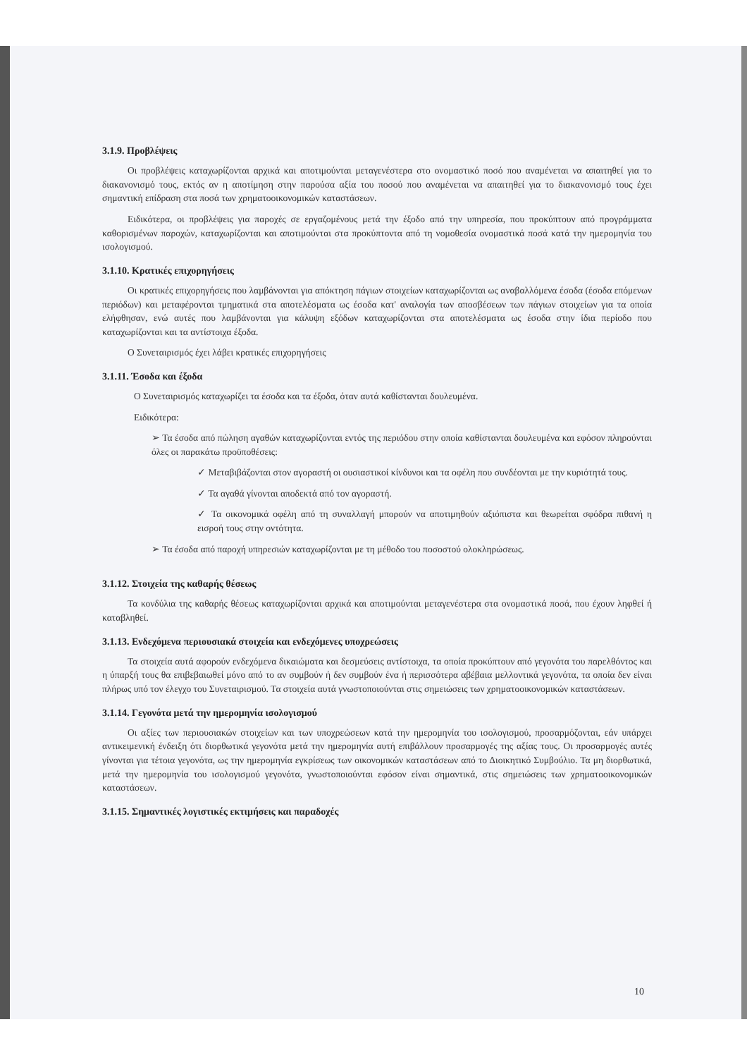3.1.9. Προβλέψεις
Οι προβλέψεις καταχωρίζονται αρχικά και αποτιμούνται μεταγενέστερα στο ονομαστικό ποσό που αναμένεται να απαιτηθεί για το διακανονισμό τους, εκτός αν η αποτίμηση στην παρούσα αξία του ποσού που αναμένεται να απαιτηθεί για το διακανονισμό τους έχει σημαντική επίδραση στα ποσά των χρηματοοικονομικών καταστάσεων.
Ειδικότερα, οι προβλέψεις για παροχές σε εργαζομένους μετά την έξοδο από την υπηρεσία, που προκύπτουν από προγράμματα καθορισμένων παροχών, καταχωρίζονται και αποτιμούνται στα προκύπτοντα από τη νομοθεσία ονομαστικά ποσά κατά την ημερομηνία του ισολογισμού.
3.1.10. Κρατικές επιχορηγήσεις
Οι κρατικές επιχορηγήσεις που λαμβάνονται για απόκτηση πάγιων στοιχείων καταχωρίζονται ως αναβαλλόμενα έσοδα (έσοδα επόμενων περιόδων) και μεταφέρονται τμηματικά στα αποτελέσματα ως έσοδα κατ' αναλογία των αποσβέσεων των πάγιων στοιχείων για τα οποία ελήφθησαν, ενώ αυτές που λαμβάνονται για κάλυψη εξόδων καταχωρίζονται στα αποτελέσματα ως έσοδα στην ίδια περίοδο που καταχωρίζονται και τα αντίστοιχα έξοδα.
Ο Συνεταιρισμός έχει λάβει κρατικές επιχορηγήσεις
3.1.11. Έσοδα και έξοδα
Ο Συνεταιρισμός καταχωρίζει τα έσοδα και τα έξοδα, όταν αυτά καθίστανται δουλευμένα.
Ειδικότερα:
➢ Τα έσοδα από πώληση αγαθών καταχωρίζονται εντός της περιόδου στην οποία καθίστανται δουλευμένα και εφόσον πληρούνται όλες οι παρακάτω προϋποθέσεις:
✓ Μεταβιβάζονται στον αγοραστή οι ουσιαστικοί κίνδυνοι και τα οφέλη που συνδέονται με την κυριότητά τους.
✓ Τα αγαθά γίνονται αποδεκτά από τον αγοραστή.
✓ Τα οικονομικά οφέλη από τη συναλλαγή μπορούν να αποτιμηθούν αξιόπιστα και θεωρείται σφόδρα πιθανή η εισροή τους στην οντότητα.
➢ Τα έσοδα από παροχή υπηρεσιών καταχωρίζονται με τη μέθοδο του ποσοστού ολοκληρώσεως.
3.1.12. Στοιχεία της καθαρής θέσεως
Τα κονδύλια της καθαρής θέσεως καταχωρίζονται αρχικά και αποτιμούνται μεταγενέστερα στα ονομαστικά ποσά, που έχουν ληφθεί ή καταβληθεί.
3.1.13. Ενδεχόμενα περιουσιακά στοιχεία και ενδεχόμενες υποχρεώσεις
Τα στοιχεία αυτά αφορούν ενδεχόμενα δικαιώματα και δεσμεύσεις αντίστοιχα, τα οποία προκύπτουν από γεγονότα του παρελθόντος και η ύπαρξή τους θα επιβεβαιωθεί μόνο από το αν συμβούν ή δεν συμβούν ένα ή περισσότερα αβέβαια μελλοντικά γεγονότα, τα οποία δεν είναι πλήρως υπό τον έλεγχο του Συνεταιρισμού. Τα στοιχεία αυτά γνωστοποιούνται στις σημειώσεις των χρηματοοικονομικών καταστάσεων.
3.1.14. Γεγονότα μετά την ημερομηνία ισολογισμού
Οι αξίες των περιουσιακών στοιχείων και των υποχρεώσεων κατά την ημερομηνία του ισολογισμού, προσαρμόζονται, εάν υπάρχει αντικειμενική ένδειξη ότι διορθωτικά γεγονότα μετά την ημερομηνία αυτή επιβάλλουν προσαρμογές της αξίας τους. Οι προσαρμογές αυτές γίνονται για τέτοια γεγονότα, ως την ημερομηνία εγκρίσεως των οικονομικών καταστάσεων από το Διοικητικό Συμβούλιο. Τα μη διορθωτικά, μετά την ημερομηνία του ισολογισμού γεγονότα, γνωστοποιούνται εφόσον είναι σημαντικά, στις σημειώσεις των χρηματοοικονομικών καταστάσεων.
3.1.15. Σημαντικές λογιστικές εκτιμήσεις και παραδοχές
10